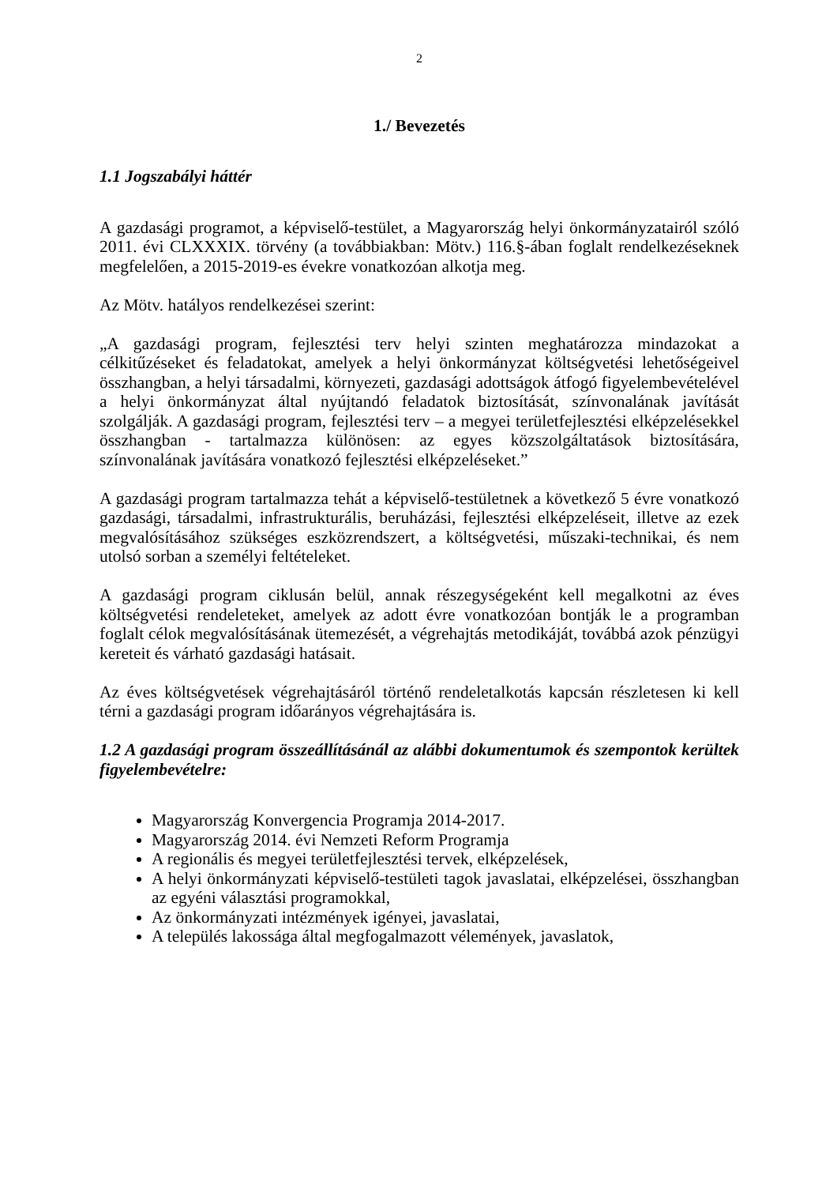2
1./ Bevezetés
1.1 Jogszabályi háttér
A gazdasági programot, a képviselő-testület, a Magyarország helyi önkormányzatairól szóló 2011. évi CLXXXIX. törvény (a továbbiakban: Mötv.) 116.§-ában foglalt rendelkezéseknek megfelelően, a 2015-2019-es évekre vonatkozóan alkotja meg.
Az Mötv. hatályos rendelkezései szerint:
„A gazdasági program, fejlesztési terv helyi szinten meghatározza mindazokat a célkitűzéseket és feladatokat, amelyek a helyi önkormányzat költségvetési lehetőségeivel összhangban, a helyi társadalmi, környezeti, gazdasági adottságok átfogó figyelembevételével a helyi önkormányzat által nyújtandó feladatok biztosítását, színvonalának javítását szolgálják. A gazdasági program, fejlesztési terv – a megyei területfejlesztési elképzelésekkel összhangban - tartalmazza különösen: az egyes közszolgáltatások biztosítására, színvonalának javítására vonatkozó fejlesztési elképzeléseket.”
A gazdasági program tartalmazza tehát a képviselő-testületnek a következő 5 évre vonatkozó gazdasági, társadalmi, infrastrukturális, beruházási, fejlesztési elképzeléseit, illetve az ezek megvalósításához szükséges eszközrendszert, a költségvetési, műszaki-technikai, és nem utolsó sorban a személyi feltételeket.
A gazdasági program ciklusán belül, annak részegységeként kell megalkotni az éves költségvetési rendeleteket, amelyek az adott évre vonatkozóan bontják le a programban foglalt célok megvalósításának ütemezését, a végrehajtás metodikáját, továbbá azok pénzügyi kereteit és várható gazdasági hatásait.
Az éves költségvetések végrehajtásáról történő rendeletalkotás kapcsán részletesen ki kell térni a gazdasági program időarányos végrehajtására is.
1.2 A gazdasági program összeállításánál az alábbi dokumentumok és szempontok kerültek figyelembevételre:
Magyarország Konvergencia Programja 2014-2017.
Magyarország 2014. évi Nemzeti Reform Programja
A regionális és megyei területfejlesztési tervek, elképzelések,
A helyi önkormányzati képviselő-testületi tagok javaslatai, elképzelései, összhangban az egyéni választási programokkal,
Az önkormányzati intézmények igényei, javaslatai,
A település lakossága által megfogalmazott vélemények, javaslatok,